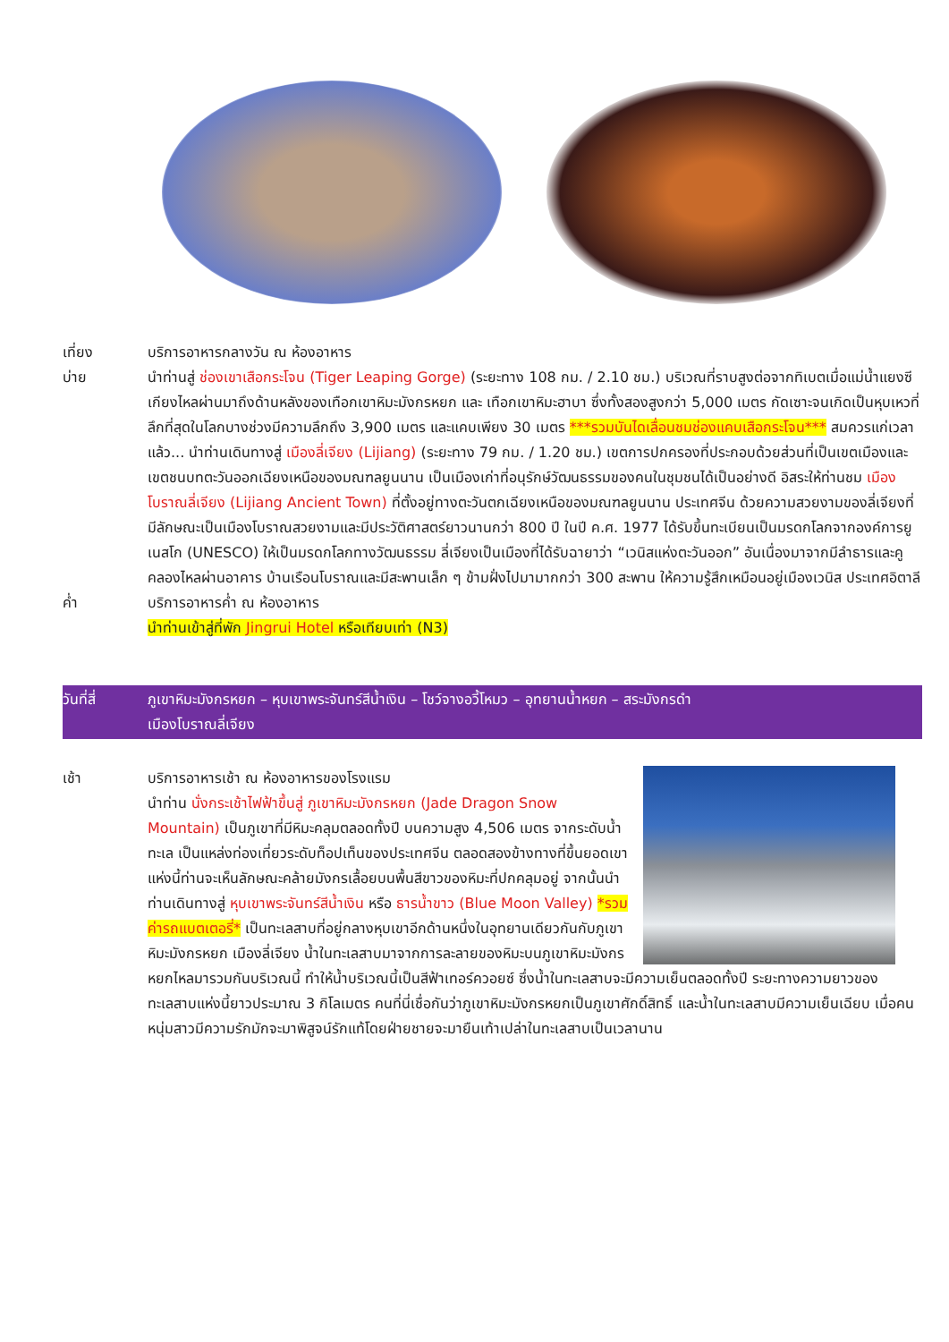เที่ยง บริการอาหารกลางวัน ณ ห้องอาหาร
บ่าย นำท่านสู่ ช่องเขาเสือกระโจน (Tiger Leaping Gorge) (ระยะทาง 108 กม. / 2.10 ชม.) บริเวณที่ราบสูงต่อจากทิเบตเมื่อแม่น้ำแยงซีเกียงไหลผ่านมาถึงด้านหลังของเทือกเขาหิมะมังกรหยก และ เทือกเขาหิมะฮาบา ซึ่งทั้งสองสูงกว่า 5,000 เมตร กัดเซาะจนเกิดเป็นหุบเหวที่ลึกที่สุดในโลกบางช่วงมีความลึกถึง 3,900 เมตร และแคบเพียง 30 เมตร ***รวมบันไดเลื่อนชมช่องแคบเสือกระโจน*** สมควรแก่เวลาแล้ว... นำท่านเดินทางสู่ เมืองลี่เจียง (Lijiang) (ระยะทาง 79 กม. / 1.20 ชม.) เขตการปกครองที่ประกอบด้วยส่วนที่เป็นเขตเมืองและเขตชนบทตะวันออกเฉียงเหนือของมณฑลยูนนาน เป็นเมืองเก่าที่อนุรักษ์วัฒนธรรมของคนในชุมชนได้เป็นอย่างดี อิสระให้ท่านชม เมืองโบราณลี่เจียง (Lijiang Ancient Town) ที่ตั้งอยู่ทางตะวันตกเฉียงเหนือของมณฑลยูนนาน ประเทศจีน ด้วยความสวยงามของลี่เจียงที่มีลักษณะเป็นเมืองโบราณสวยงามและมีประวัติศาสตร์ยาวนานกว่า 800 ปี ในปี ค.ศ. 1977 ได้รับขึ้นทะเบียนเป็นมรดกโลกจากองค์การยูเนสโก (UNESCO) ให้เป็นมรดกโลกทางวัฒนธรรม ลี่เจียงเป็นเมืองที่ได้รับฉายาว่า “เวนิสแห่งตะวันออก” อันเนื่องมาจากมีลำธารและคูคลองไหลผ่านอาคาร บ้านเรือนโบราณและมีสะพานเล็ก ๆ ข้ามฝั่งไปมามากกว่า 300 สะพาน ให้ความรู้สึกเหมือนอยู่เมืองเวนิส ประเทศอิตาลี
ค่ำ บริการอาหารค่ำ ณ ห้องอาหาร
นำท่านเข้าสู่ที่พัก Jingrui Hotel หรือเทียบเท่า (N3)
วันที่สี่ ภูเขาหิมะมังกรหยก – หุบเขาพระจันทร์สีน้ำเงิน – โชว์จางอวี้โหมว – อุทยานน้ำหยก – สระมังกรดำ
เมืองโบราณลี่เจียง
เช้า บริการอาหารเช้า ณ ห้องอาหารของโรงแรม
นำท่าน นั่งกระเช้าไฟฟ้าขึ้นสู่ ภูเขาหิมะมังกรหยก (Jade Dragon Snow Mountain) เป็นภูเขาที่มีหิมะคลุมตลอดทั้งปี บนความสูง 4,506 เมตร จากระดับน้ำทะเล เป็นแหล่งท่องเที่ยวระดับท็อปเท็นของประเทศจีน ตลอดสองข้างทางที่ขึ้นยอดเขาแห่งนี้ท่านจะเห็นลักษณะคล้ายมังกรเลื้อยบนพื้นสีขาวของหิมะที่ปกคลุมอยู่ จากนั้นนำท่านเดินทางสู่ หุบเขาพระจันทร์สีน้ำเงิน หรือ ธารน้ำขาว (Blue Moon Valley) *รวมค่ารถแบตเตอรี่* เป็นทะเลสาบที่อยู่กลางหุบเขาอีกด้านหนึ่งในอุทยานเดียวกันกับภูเขาหิมะมังกรหยก เมืองลี่เจียง น้ำในทะเลสาบมาจากการละลายของหิมะบนภูเขาหิมะมังกรหยกไหลมารวมกันบริเวณนี้ ทำให้น้ำบริเวณนี้เป็นสีฟ้าเทอร์ควอยซ์ ซึ่งน้ำในทะเลสาบจะมีความเย็นตลอดทั้งปี ระยะทางความยาวของทะเลสาบแห่งนี้ยาวประมาณ 3 กิโลเมตร คนที่นี่เชื่อกันว่าภูเขาหิมะมังกรหยกเป็นภูเขาศักดิ์สิทธิ์ และน้ำในทะเลสาบมีความเย็นเฉียบ เมื่อคนหนุ่มสาวมีความรักมักจะมาพิสูจน์รักแท้โดยฝ่ายชายจะมายืนเท้าเปล่าในทะเลสาบเป็นเวลานาน